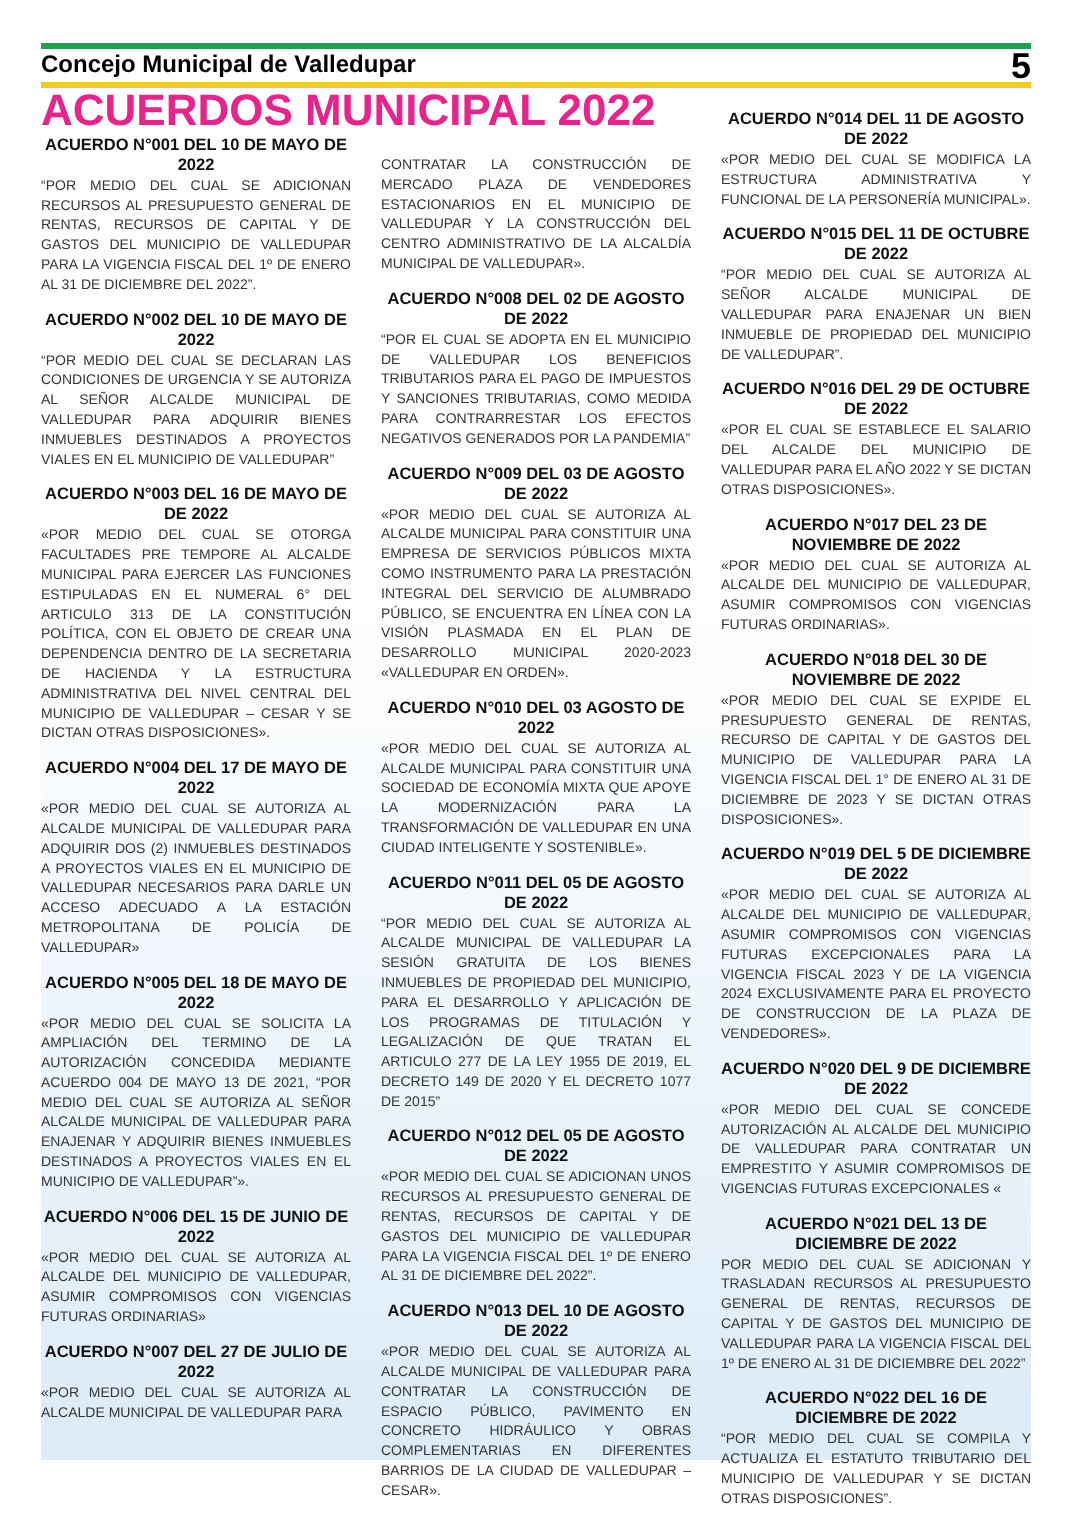Concejo Municipal de Valledupar 5
ACUERDOS MUNICIPAL 2022
ACUERDO N°001 DEL 10 DE MAYO DE 2022
“POR MEDIO DEL CUAL SE ADICIONAN RECURSOS AL PRESUPUESTO GENERAL DE RENTAS, RECURSOS DE CAPITAL Y DE GASTOS DEL MUNICIPIO DE VALLEDUPAR PARA LA VIGENCIA FISCAL DEL 1º DE ENERO AL 31 DE DICIEMBRE DEL 2022”.
ACUERDO N°002 DEL 10 DE MAYO DE 2022
“POR MEDIO DEL CUAL SE DECLARAN LAS CONDICIONES DE URGENCIA Y SE AUTORIZA AL SEÑOR ALCALDE MUNICIPAL DE VALLEDUPAR PARA ADQUIRIR BIENES INMUEBLES DESTINADOS A PROYECTOS VIALES EN EL MUNICIPIO DE VALLEDUPAR”
ACUERDO N°003 DEL 16 DE MAYO DE DE 2022
«POR MEDIO DEL CUAL SE OTORGA FACULTADES PRE TEMPORE AL ALCALDE MUNICIPAL PARA EJERCER LAS FUNCIONES ESTIPULADAS EN EL NUMERAL 6° DEL ARTICULO 313 DE LA CONSTITUCIÓN POLÍTICA, CON EL OBJETO DE CREAR UNA DEPENDENCIA DENTRO DE LA SECRETARIA DE HACIENDA Y LA ESTRUCTURA ADMINISTRATIVA DEL NIVEL CENTRAL DEL MUNICIPIO DE VALLEDUPAR – CESAR Y SE DICTAN OTRAS DISPOSICIONES».
ACUERDO N°004 DEL 17 DE MAYO DE 2022
«POR MEDIO DEL CUAL SE AUTORIZA AL ALCALDE MUNICIPAL DE VALLEDUPAR PARA ADQUIRIR DOS (2) INMUEBLES DESTINADOS A PROYECTOS VIALES EN EL MUNICIPIO DE VALLEDUPAR NECESARIOS PARA DARLE UN ACCESO ADECUADO A LA ESTACIÓN METROPOLITANA DE POLICÍA DE VALLEDUPAR»
ACUERDO N°005 DEL 18 DE MAYO DE 2022
«POR MEDIO DEL CUAL SE SOLICITA LA AMPLIACIÓN DEL TERMINO DE LA AUTORIZACIÓN CONCEDIDA MEDIANTE ACUERDO 004 DE MAYO 13 DE 2021, “POR MEDIO DEL CUAL SE AUTORIZA AL SEÑOR ALCALDE MUNICIPAL DE VALLEDUPAR PARA ENAJENAR Y ADQUIRIR BIENES INMUEBLES DESTINADOS A PROYECTOS VIALES EN EL MUNICIPIO DE VALLEDUPAR”».
ACUERDO N°006 DEL 15 DE JUNIO DE 2022
«POR MEDIO DEL CUAL SE AUTORIZA AL ALCALDE DEL MUNICIPIO DE VALLEDUPAR, ASUMIR COMPROMISOS CON VIGENCIAS FUTURAS ORDINARIAS»
ACUERDO N°007 DEL 27 DE JULIO DE 2022
«POR MEDIO DEL CUAL SE AUTORIZA AL ALCALDE MUNICIPAL DE VALLEDUPAR PARA
CONTRATAR LA CONSTRUCCIÓN DE MERCADO PLAZA DE VENDEDORES ESTACIONARIOS EN EL MUNICIPIO DE VALLEDUPAR Y LA CONSTRUCCIÓN DEL CENTRO ADMINISTRATIVO DE LA ALCALDÍA MUNICIPAL DE VALLEDUPAR».
ACUERDO N°008 DEL 02 DE AGOSTO DE 2022
“POR EL CUAL SE ADOPTA EN EL MUNICIPIO DE VALLEDUPAR LOS BENEFICIOS TRIBUTARIOS PARA EL PAGO DE IMPUESTOS Y SANCIONES TRIBUTARIAS, COMO MEDIDA PARA CONTRARRESTAR LOS EFECTOS NEGATIVOS GENERADOS POR LA PANDEMIA”
ACUERDO N°009 DEL 03 DE AGOSTO DE 2022
«POR MEDIO DEL CUAL SE AUTORIZA AL ALCALDE MUNICIPAL PARA CONSTITUIR UNA EMPRESA DE SERVICIOS PÚBLICOS MIXTA COMO INSTRUMENTO PARA LA PRESTACIÓN INTEGRAL DEL SERVICIO DE ALUMBRADO PÚBLICO, SE ENCUENTRA EN LÍNEA CON LA VISIÓN PLASMADA EN EL PLAN DE DESARROLLO MUNICIPAL 2020-2023 «VALLEDUPAR EN ORDEN».
ACUERDO N°010 DEL 03 AGOSTO DE 2022
«POR MEDIO DEL CUAL SE AUTORIZA AL ALCALDE MUNICIPAL PARA CONSTITUIR UNA SOCIEDAD DE ECONOMÍA MIXTA QUE APOYE LA MODERNIZACIÓN PARA LA TRANSFORMACIÓN DE VALLEDUPAR EN UNA CIUDAD INTELIGENTE Y SOSTENIBLE».
ACUERDO N°011 DEL 05 DE AGOSTO DE 2022
“POR MEDIO DEL CUAL SE AUTORIZA AL ALCALDE MUNICIPAL DE VALLEDUPAR LA SESIÓN GRATUITA DE LOS BIENES INMUEBLES DE PROPIEDAD DEL MUNICIPIO, PARA EL DESARROLLO Y APLICACIÓN DE LOS PROGRAMAS DE TITULACIÓN Y LEGALIZACIÓN DE QUE TRATAN EL ARTICULO 277 DE LA LEY 1955 DE 2019, EL DECRETO 149 DE 2020 Y EL DECRETO 1077 DE 2015”
ACUERDO N°012 DEL 05 DE AGOSTO DE 2022
«POR MEDIO DEL CUAL SE ADICIONAN UNOS RECURSOS AL PRESUPUESTO GENERAL DE RENTAS, RECURSOS DE CAPITAL Y DE GASTOS DEL MUNICIPIO DE VALLEDUPAR PARA LA VIGENCIA FISCAL DEL 1º DE ENERO AL 31 DE DICIEMBRE DEL 2022”.
ACUERDO N°013 DEL 10 DE AGOSTO DE 2022
«POR MEDIO DEL CUAL SE AUTORIZA AL ALCALDE MUNICIPAL DE VALLEDUPAR PARA CONTRATAR LA CONSTRUCCIÓN DE ESPACIO PÚBLICO, PAVIMENTO EN CONCRETO HIDRÁULICO Y OBRAS COMPLEMENTARIAS EN DIFERENTES BARRIOS DE LA CIUDAD DE VALLEDUPAR – CESAR».
ACUERDO N°014 DEL 11 DE AGOSTO DE 2022
«POR MEDIO DEL CUAL SE MODIFICA LA ESTRUCTURA ADMINISTRATIVA Y FUNCIONAL DE LA PERSONERÍA MUNICIPAL».
ACUERDO N°015 DEL 11 DE OCTUBRE DE 2022
“POR MEDIO DEL CUAL SE AUTORIZA AL SEÑOR ALCALDE MUNICIPAL DE VALLEDUPAR PARA ENAJENAR UN BIEN INMUEBLE DE PROPIEDAD DEL MUNICIPIO DE VALLEDUPAR”.
ACUERDO N°016 DEL 29 DE OCTUBRE DE 2022
«POR EL CUAL SE ESTABLECE EL SALARIO DEL ALCALDE DEL MUNICIPIO DE VALLEDUPAR PARA EL AÑO 2022 Y SE DICTAN OTRAS DISPOSICIONES».
ACUERDO N°017 DEL 23 DE NOVIEMBRE DE 2022
«POR MEDIO DEL CUAL SE AUTORIZA AL ALCALDE DEL MUNICIPIO DE VALLEDUPAR, ASUMIR COMPROMISOS CON VIGENCIAS FUTURAS ORDINARIAS».
ACUERDO N°018 DEL 30 DE NOVIEMBRE DE 2022
«POR MEDIO DEL CUAL SE EXPIDE EL PRESUPUESTO GENERAL DE RENTAS, RECURSO DE CAPITAL Y DE GASTOS DEL MUNICIPIO DE VALLEDUPAR PARA LA VIGENCIA FISCAL DEL 1° DE ENERO AL 31 DE DICIEMBRE DE 2023 Y SE DICTAN OTRAS DISPOSICIONES».
ACUERDO N°019 DEL 5 DE DICIEMBRE DE 2022
«POR MEDIO DEL CUAL SE AUTORIZA AL ALCALDE DEL MUNICIPIO DE VALLEDUPAR, ASUMIR COMPROMISOS CON VIGENCIAS FUTURAS EXCEPCIONALES PARA LA VIGENCIA FISCAL 2023 Y DE LA VIGENCIA 2024 EXCLUSIVAMENTE PARA EL PROYECTO DE CONSTRUCCION DE LA PLAZA DE VENDEDORES».
ACUERDO N°020 DEL 9 DE DICIEMBRE DE 2022
«POR MEDIO DEL CUAL SE CONCEDE AUTORIZACIÓN AL ALCALDE DEL MUNICIPIO DE VALLEDUPAR PARA CONTRATAR UN EMPRESTITO Y ASUMIR COMPROMISOS DE VIGENCIAS FUTURAS EXCEPCIONALES «
ACUERDO N°021 DEL 13 DE DICIEMBRE DE 2022
POR MEDIO DEL CUAL SE ADICIONAN Y TRASLADAN RECURSOS AL PRESUPUESTO GENERAL DE RENTAS, RECURSOS DE CAPITAL Y DE GASTOS DEL MUNICIPIO DE VALLEDUPAR PARA LA VIGENCIA FISCAL DEL 1º DE ENERO AL 31 DE DICIEMBRE DEL 2022”
ACUERDO N°022 DEL 16 DE DICIEMBRE DE 2022
“POR MEDIO DEL CUAL SE COMPILA Y ACTUALIZA EL ESTATUTO TRIBUTARIO DEL MUNICIPIO DE VALLEDUPAR Y SE DICTAN OTRAS DISPOSICIONES”.